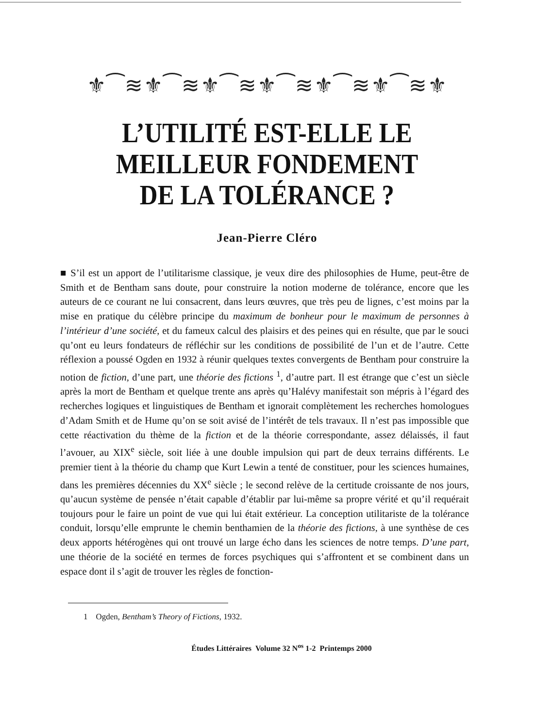⚜︎⁀≋⚜︎⁀≋⚜︎⁀≋⚜︎⁀≋⚜︎⁀≋⚜︎⁀≋⚜︎
L’UTILITÉ EST-ELLE LE
MEILLEUR FONDEMENT
DE LA TOLÉRANCE ?
Jean-Pierre Cléro
■ S’il est un apport de l’utilitarisme classique, je veux dire des philosophies de Hume, peut-être de Smith et de Bentham sans doute, pour construire la notion moderne de tolérance, encore que les auteurs de ce courant ne lui consacrent, dans leurs œuvres, que très peu de lignes, c’est moins par la mise en pratique du célèbre principe du maximum de bonheur pour le maximum de personnes à l’intérieur d’une société, et du fameux calcul des plaisirs et des peines qui en résulte, que par le souci qu’ont eu leurs fondateurs de réfléchir sur les conditions de possibilité de l’un et de l’autre. Cette réflexion a poussé Ogden en 1932 à réunir quelques textes convergents de Bentham pour construire la notion de fiction, d’une part, une théorie des fictions <sup>1</sup>, d’autre part. Il est étrange que c’est un siècle après la mort de Bentham et quelque trente ans après qu’Halévy manifestait son mépris à l’égard des recherches logiques et linguistiques de Bentham et ignorait complètement les recherches homologues d’Adam Smith et de Hume qu’on se soit avisé de l’intérêt de tels travaux. Il n’est pas impossible que cette réactivation du thème de la fiction et de la théorie correspondante, assez délaissés, il faut l’avouer, au XIX<sup>e</sup> siècle, soit liée à une double impulsion qui part de deux terrains différents. Le premier tient à la théorie du champ que Kurt Lewin a tenté de constituer, pour les sciences humaines, dans les premières décennies du XX<sup>e</sup> siècle ; le second relève de la certitude croissante de nos jours, qu’aucun système de pensée n’était capable d’établir par lui-même sa propre vérité et qu’il requérait toujours pour le faire un point de vue qui lui était extérieur. La conception utilitariste de la tolérance conduit, lorsqu’elle emprunte le chemin benthamien de la théorie des fictions, à une synthèse de ces deux apports hétérogènes qui ont trouvé un large écho dans les sciences de notre temps. D’une part, une théorie de la société en termes de forces psychiques qui s’affrontent et se combinent dans un espace dont il s’agit de trouver les règles de fonction-
1 Ogden, Bentham’s Theory of Fictions, 1932.
Études Littéraires Volume 32 N<sup>os</sup> 1-2 Printemps 2000